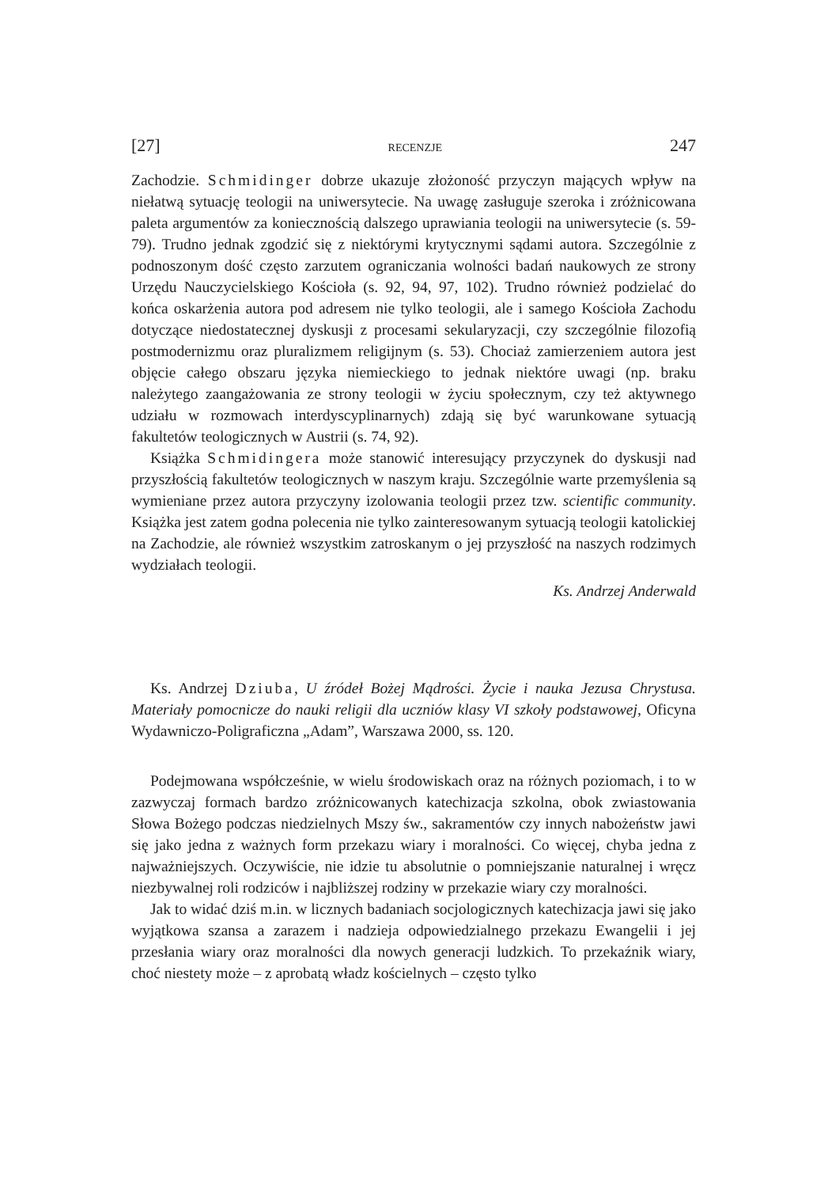[27] RECENZJE 247
Zachodzie. Schmidinger dobrze ukazuje złożoność przyczyn mających wpływ na niełatwą sytuację teologii na uniwersytecie. Na uwagę zasługuje szeroka i zróżnicowana paleta argumentów za koniecznością dalszego uprawiania teologii na uniwersytecie (s. 59-79). Trudno jednak zgodzić się z niektórymi krytycznymi sądami autora. Szczególnie z podnoszonym dość często zarzutem ograniczania wolności badań naukowych ze strony Urzędu Nauczycielskiego Kościoła (s. 92, 94, 97, 102). Trudno również podzielać do końca oskarżenia autora pod adresem nie tylko teologii, ale i samego Kościoła Zachodu dotyczące niedostatecznej dyskusji z procesami sekularyzacji, czy szczególnie filozofią postmodernizmu oraz pluralizmem religijnym (s. 53). Chociaż zamierzeniem autora jest objęcie całego obszaru języka niemieckiego to jednak niektóre uwagi (np. braku należytego zaangażowania ze strony teologii w życiu społecznym, czy też aktywnego udziału w rozmowach interdyscyplinarnych) zdają się być warunkowane sytuacją fakultetów teologicznych w Austrii (s. 74, 92).
Książka Schmidingera może stanowić interesujący przyczynek do dyskusji nad przyszłością fakultetów teologicznych w naszym kraju. Szczególnie warte przemyślenia są wymieniane przez autora przyczyny izolowania teologii przez tzw. scientific community. Książka jest zatem godna polecenia nie tylko zainteresowanym sytuacją teologii katolickiej na Zachodzie, ale również wszystkim zatroskanym o jej przyszłość na naszych rodzimych wydziałach teologii.
Ks. Andrzej Anderwald
Ks. Andrzej Dziuba, U źródeł Bożej Mądrości. Życie i nauka Jezusa Chrystusa. Materiały pomocnicze do nauki religii dla uczniów klasy VI szkoły podstawowej, Oficyna Wydawniczo-Poligraficzna „Adam”, Warszawa 2000, ss. 120.
Podejmowana współcześnie, w wielu środowiskach oraz na różnych poziomach, i to w zazwyczaj formach bardzo zróżnicowanych katechizacja szkolna, obok zwiastowania Słowa Bożego podczas niedzielnych Mszy św., sakramentów czy innych nabożeństw jawi się jako jedna z ważnych form przekazu wiary i moralności. Co więcej, chyba jedna z najważniejszych. Oczywiście, nie idzie tu absolutnie o pomniejszanie naturalnej i wręcz niezbywalnej roli rodziców i najbliższej rodziny w przekazie wiary czy moralności.
Jak to widać dziś m.in. w licznych badaniach socjologicznych katechizacja jawi się jako wyjątkowa szansa a zarazem i nadzieja odpowiedzialnego przekazu Ewangelii i jej przesłania wiary oraz moralności dla nowych generacji ludzkich. To przekaźnik wiary, choć niestety może – z aprobatą władz kościelnych – często tylko